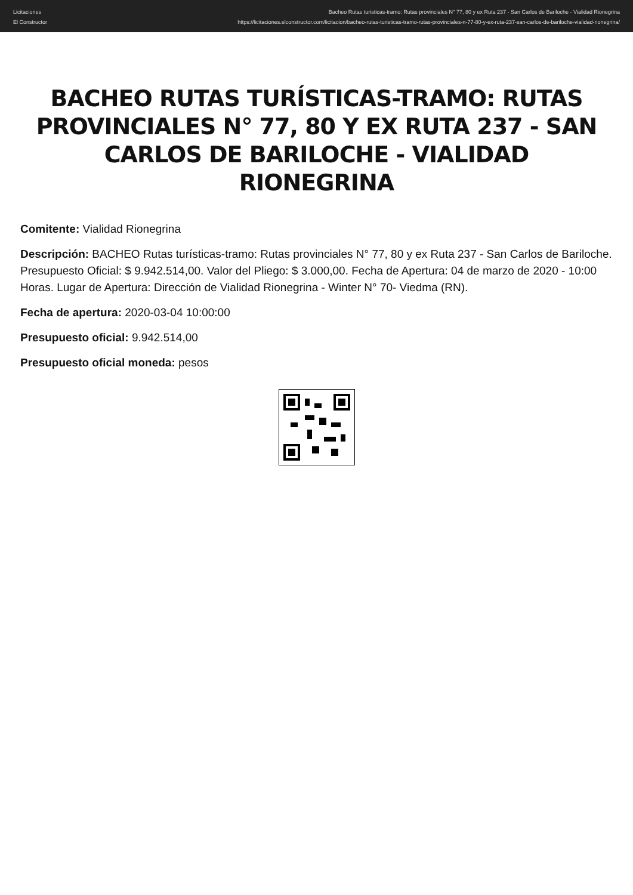Licitaciones
El Constructor
Bacheo Rutas turisticas-tramo: Rutas provinciales N° 77, 80 y ex Ruta 237 - San Carlos de Bariloche - Vialidad Rionegrina
https://licitaciones.elconstructor.com/licitacion/bacheo-rutas-turisticas-tramo-rutas-provinciales-n-77-80-y-ex-ruta-237-san-carlos-de-bariloche-vialidad-rionegrina/
BACHEO RUTAS TURÍSTICAS-TRAMO: RUTAS PROVINCIALES N° 77, 80 Y EX RUTA 237 - SAN CARLOS DE BARILOCHE - VIALIDAD RIONEGRINA
Comitente: Vialidad Rionegrina
Descripción: BACHEO Rutas turísticas-tramo: Rutas provinciales N° 77, 80 y ex Ruta 237 - San Carlos de Bariloche. Presupuesto Oficial: $ 9.942.514,00. Valor del Pliego: $ 3.000,00. Fecha de Apertura: 04 de marzo de 2020 - 10:00 Horas. Lugar de Apertura: Dirección de Vialidad Rionegrina - Winter N° 70- Viedma (RN).
Fecha de apertura: 2020-03-04 10:00:00
Presupuesto oficial: 9.942.514,00
Presupuesto oficial moneda: pesos